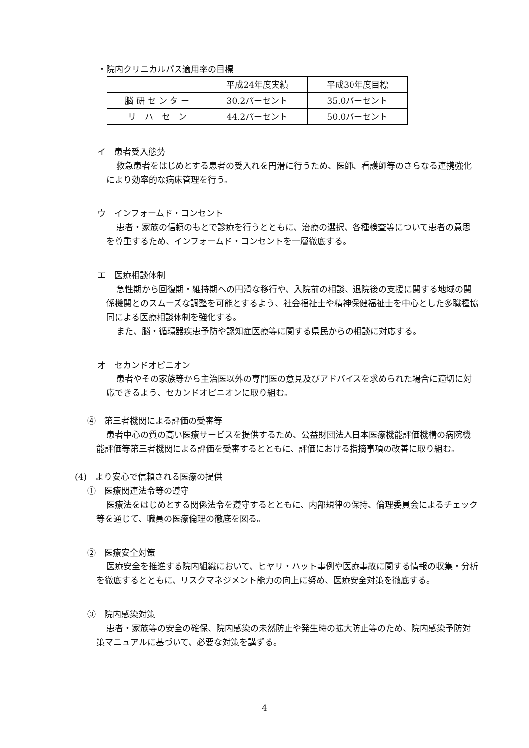・院内クリニカルパス適用率の目標
| | 平成24年度実績 | 平成30年度目標 |
| 脳 研 セ ン タ ー | 30.2パーセント | 35.0パーセント |
| リ ハ セ ン | 44.2パーセント | 50.0パーセント |
イ　患者受入態勢
救急患者をはじめとする患者の受入れを円滑に行うため、医師、看護師等のさらなる連携強化により効率的な病床管理を行う。
ウ　インフォームド・コンセント
患者・家族の信頼のもとで診療を行うとともに、治療の選択、各種検査等について患者の意思を尊重するため、インフォームド・コンセントを一層徹底する。
エ　医療相談体制
急性期から回復期・維持期への円滑な移行や、入院前の相談、退院後の支援に関する地域の関係機関とのスムーズな調整を可能とするよう、社会福祉士や精神保健福祉士を中心とした多職種協同による医療相談体制を強化する。
また、脳・循環器疾患予防や認知症医療等に関する県民からの相談に対応する。
オ　セカンドオピニオン
患者やその家族等から主治医以外の専門医の意見及びアドバイスを求められた場合に適切に対応できるよう、セカンドオピニオンに取り組む。
④　第三者機関による評価の受審等
患者中心の質の高い医療サービスを提供するため、公益財団法人日本医療機能評価機構の病院機能評価等第三者機関による評価を受審するとともに、評価における指摘事項の改善に取り組む。
(4)　より安心で信頼される医療の提供
①　医療関連法令等の遵守
医療法をはじめとする関係法令を遵守するとともに、内部規律の保持、倫理委員会によるチェック等を通じて、職員の医療倫理の徹底を図る。
②　医療安全対策
医療安全を推進する院内組織において、ヒヤリ・ハット事例や医療事故に関する情報の収集・分析を徹底するとともに、リスクマネジメント能力の向上に努め、医療安全対策を徹底する。
③　院内感染対策
患者・家族等の安全の確保、院内感染の未然防止や発生時の拡大防止等のため、院内感染予防対策マニュアルに基づいて、必要な対策を講ずる。
4